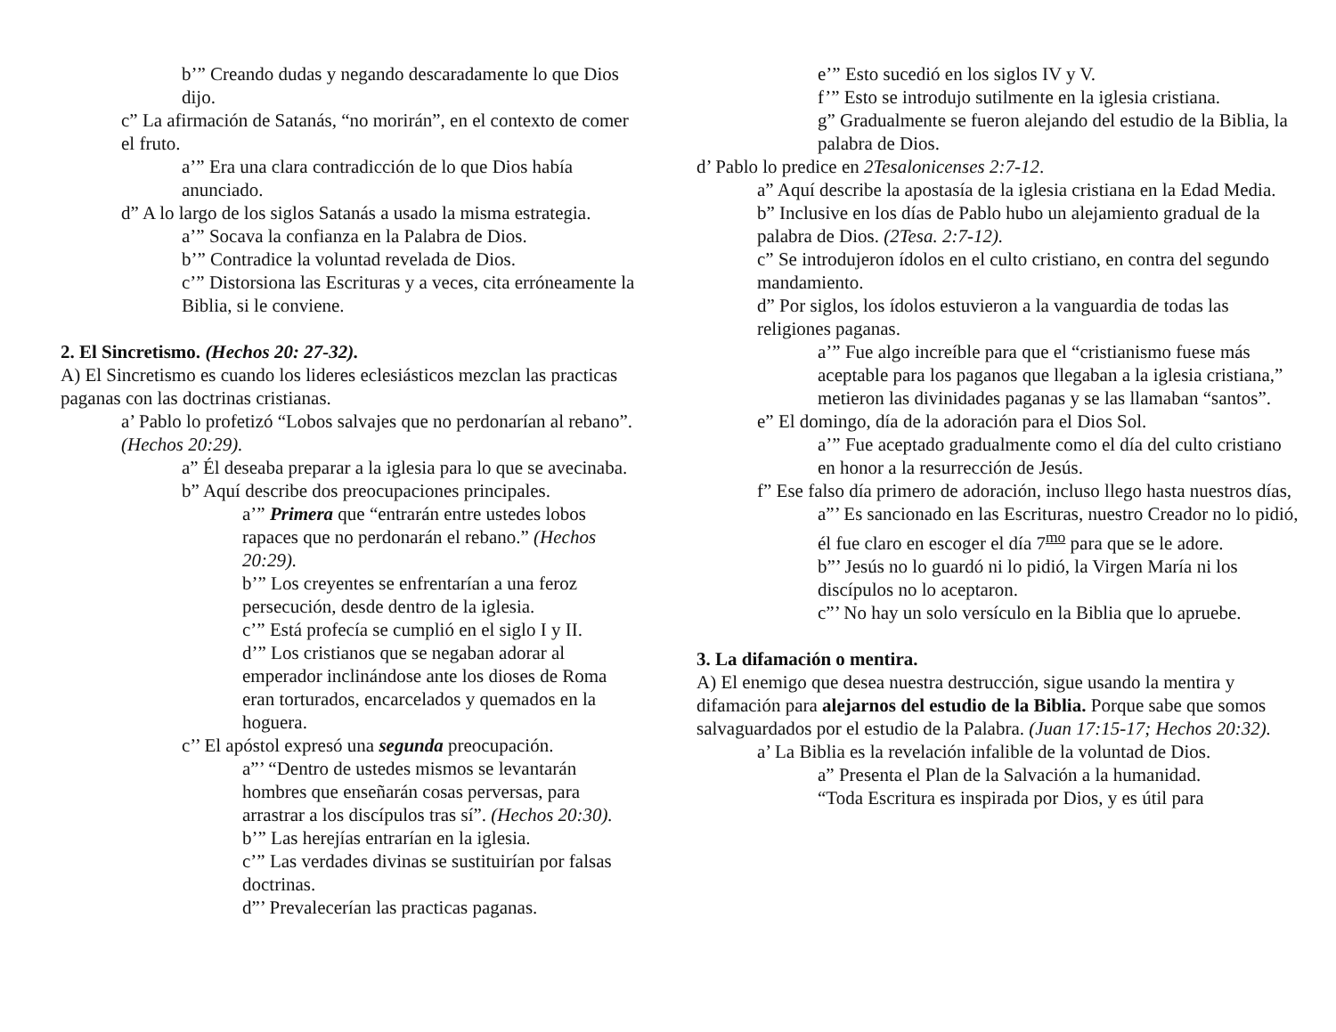b’” Creando dudas y negando descaradamente lo que Dios dijo.
c” La afirmación de Satanás, “no morirán”, en el contexto de comer el fruto.
a’” Era una clara contradicción de lo que Dios había anunciado.
d” A lo largo de los siglos Satanás a usado la misma estrategia.
a’” Socava la confianza en la Palabra de Dios.
b’” Contradice la voluntad revelada de Dios.
c’” Distorsiona las Escrituras y a veces, cita erróneamente la Biblia, si le conviene.
2. El Sincretismo. (Hechos 20: 27-32).
A) El Sincretismo es cuando los lideres eclesiásticos mezclan las practicas paganas con las doctrinas cristianas.
a’ Pablo lo profetizó “Lobos salvajes que no perdonarían al rebano”. (Hechos 20:29).
a” Él deseaba preparar a la iglesia para lo que se avecinaba.
b” Aquí describe dos preocupaciones principales.
a’” Primera que “entrarán entre ustedes lobos rapaces que no perdonarán el rebano.” (Hechos 20:29).
b’” Los creyentes se enfrentarían a una feroz persecución, desde dentro de la iglesia.
c’” Está profecía se cumplió en el siglo I y II.
d’” Los cristianos que se negaban adorar al emperador inclinándose ante los dioses de Roma eran torturados, encarcelados y quemados en la hoguera.
c’’ El apóstol expresó una segunda preocupación.
a”’ “Dentro de ustedes mismos se levantarán hombres que enseñarán cosas perversas, para arrastrar a los discípulos tras sí”. (Hechos 20:30).
b’” Las herejías entrarían en la iglesia.
c’” Las verdades divinas se sustituirían por falsas doctrinas.
d”’ Prevalecerían las practicas paganas.
e’” Esto sucedió en los siglos IV y V.
f’” Esto se introdujo sutilmente en la iglesia cristiana.
g” Gradualmente se fueron alejando del estudio de la Biblia, la palabra de Dios.
d’ Pablo lo predice en 2Tesalonicenses 2:7-12.
a” Aquí describe la apostasía de la iglesia cristiana en la Edad Media.
b” Inclusive en los días de Pablo hubo un alejamiento gradual de la palabra de Dios. (2Tesa. 2:7-12).
c” Se introdujeron ídolos en el culto cristiano, en contra del segundo mandamiento.
d” Por siglos, los ídolos estuvieron a la vanguardia de todas las religiones paganas.
a’” Fue algo increíble para que el “cristianismo fuese más aceptable para los paganos que llegaban a la iglesia cristiana,” metieron las divinidades paganas y se las llamaban “santos”.
e” El domingo, día de la adoración para el Dios Sol.
a’” Fue aceptado gradualmente como el día del culto cristiano en honor a la resurrección de Jesús.
f” Ese falso día primero de adoración, incluso llego hasta nuestros días,
a”’ Es sancionado en las Escrituras, nuestro Creador no lo pidió, él fue claro en escoger el día 7<sup>mo</sup> para que se le adore.
b”’ Jesús no lo guardó ni lo pidió, la Virgen María ni los discípulos no lo aceptaron.
c”’ No hay un solo versículo en la Biblia que lo apruebe.
3. La difamación o mentira.
A) El enemigo que desea nuestra destrucción, sigue usando la mentira y difamación para alejarnos del estudio de la Biblia. Porque sabe que somos salvaguardados por el estudio de la Palabra. (Juan 17:15-17; Hechos 20:32).
a’ La Biblia es la revelación infalible de la voluntad de Dios.
a” Presenta el Plan de la Salvación a la humanidad.
“Toda Escritura es inspirada por Dios, y es útil para